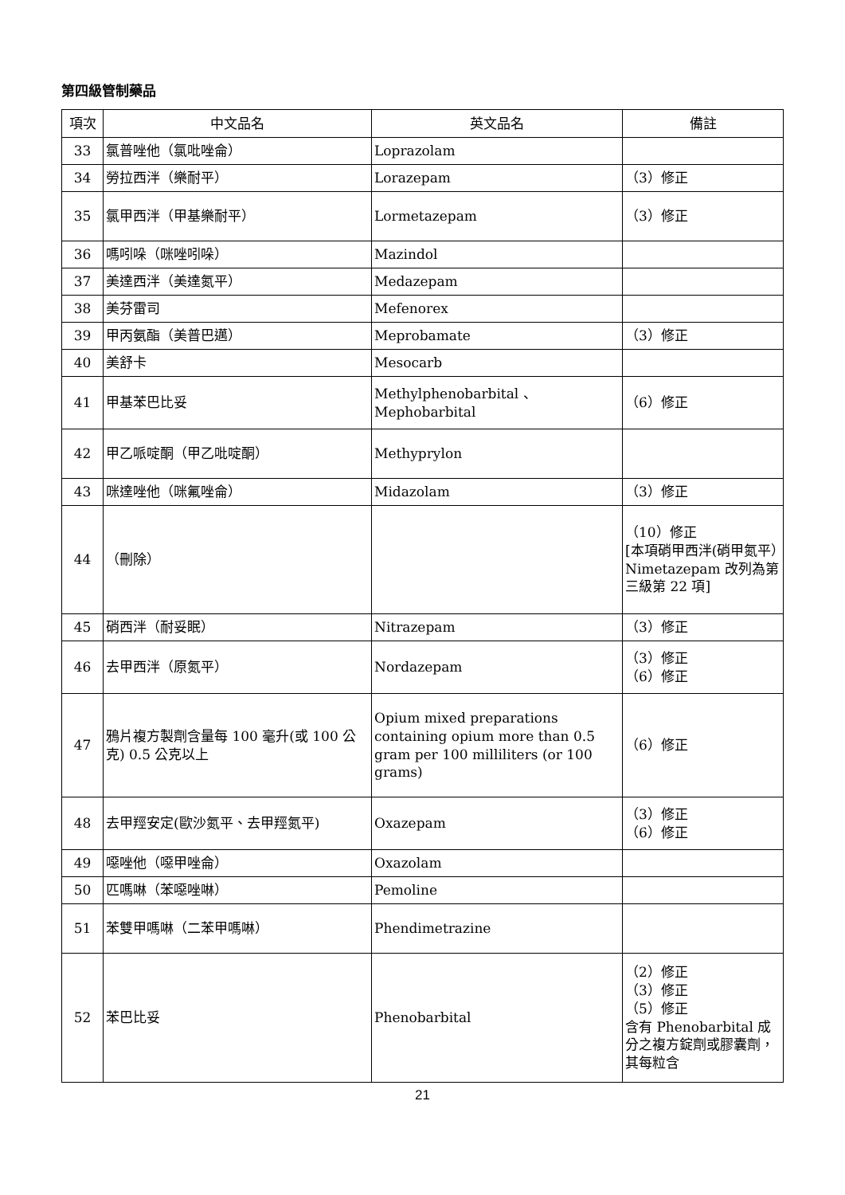第四級管制藥品
| 項次 | 中文品名 | 英文品名 | 備註 |
| --- | --- | --- | --- |
| 33 | 氯普唑他（氯吡唑侖） | Loprazolam | |
| 34 | 勞拉西泮（樂耐平） | Lorazepam | （3）修正 |
| 35 | 氯甲西泮（甲基樂耐平） | Lormetazepam | （3）修正 |
| 36 | 嗎吲哚（咪唑吲哚） | Mazindol | |
| 37 | 美達西泮（美達氮平） | Medazepam | |
| 38 | 美芬雷司 | Mefenorex | |
| 39 | 甲丙氨酯（美普巴邁） | Meprobamate | （3）修正 |
| 40 | 美舒卡 | Mesocarb | |
| 41 | 甲基苯巴比妥 | Methylphenobarbital 、 Mephobarbital | （6）修正 |
| 42 | 甲乙哌啶酮（甲乙吡啶酮） | Methyprylon | |
| 43 | 咪達唑他（咪氟唑侖） | Midazolam | （3）修正 |
| 44 | （刪除） | | （10）修正 [本項硝甲西泮(硝甲氮平）Nimetazepam 改列為第三級第 22 項] |
| 45 | 硝西泮（耐妥眠） | Nitrazepam | （3）修正 |
| 46 | 去甲西泮（原氮平） | Nordazepam | （3）修正 （6）修正 |
| 47 | 鴉片複方製劑含量每 100 毫升(或 100 公克) 0.5 公克以上 | Opium mixed preparations containing opium more than 0.5 gram per 100 milliliters (or 100 grams) | （6）修正 |
| 48 | 去甲羥安定(歐沙氮平、去甲羥氮平) | Oxazepam | （3）修正 （6）修正 |
| 49 | 噁唑他（噁甲唑侖） | Oxazolam | |
| 50 | 匹嗎啉（苯噁唑啉） | Pemoline | |
| 51 | 苯雙甲嗎啉（二苯甲嗎啉） | Phendimetrazine | |
| 52 | 苯巴比妥 | Phenobarbital | （2）修正 （3）修正 （5）修正 含有 Phenobarbital 成分之複方錠劑或膠囊劑，其每粒含 |
21